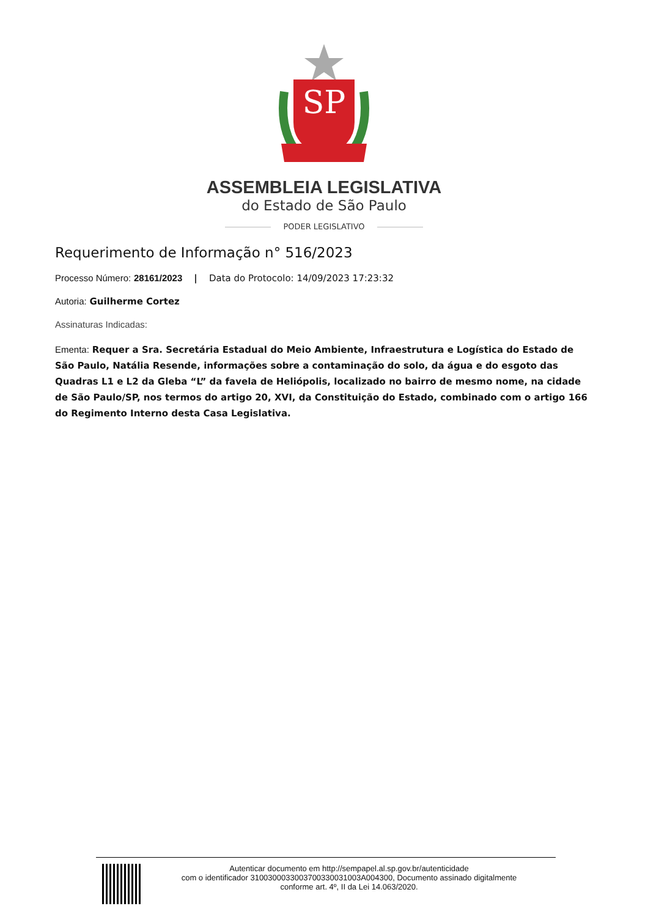SP
ASSEMBLEIA LEGISLATIVA
do Estado de São Paulo
PODER LEGISLATIVO
Requerimento de Informação n° 516/2023
Processo Número: 28161/2023 | Data do Protocolo: 14/09/2023 17:23:32
Autoria: Guilherme Cortez
Assinaturas Indicadas:
Ementa: Requer a Sra. Secretária Estadual do Meio Ambiente, Infraestrutura e Logística do Estado de São Paulo, Natália Resende, informações sobre a contaminação do solo, da água e do esgoto das Quadras L1 e L2 da Gleba “L” da favela de Heliópolis, localizado no bairro de mesmo nome, na cidade de São Paulo/SP, nos termos do artigo 20, XVI, da Constituição do Estado, combinado com o artigo 166 do Regimento Interno desta Casa Legislativa.
Autenticar documento em http://sempapel.al.sp.gov.br/autenticidade
com o identificador 310030003300370033003100​3A004300, Documento assinado digitalmente
conforme art. 4º, II da Lei 14.063/2020.